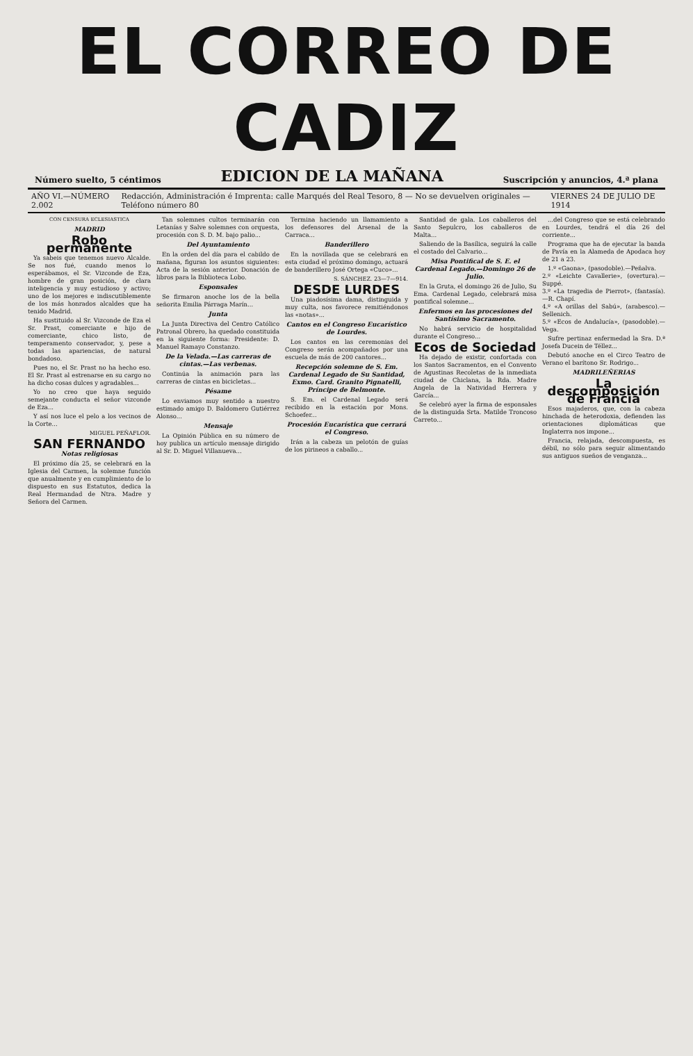EL CORREO DE CADIZ
Número suelto, 5 céntimos EDICION DE LA MAÑANA Suscripción y anuncios, 4.ª plana
AÑO VI.—NÚMERO 2.002 Redacción, Administración é Imprenta: calle Marqués del Real Tesoro, 8 — No se devuelven originales — Teléfono número 80 VIERNES 24 DE JULIO DE 1914
CON CENSURA ECLESIASTICA
MADRID
Robo permanente
Ya sabeis que tenemos nuevo Alcalde. Se nos fué, cuando menos lo esperábamos, el Sr. Vizconde de Eza, hombre de gran posición, de clara inteligencia y muy estudioso y activo; uno de los mejores e indiscutiblemente de los más honrados alcaldes que ha tenido Madrid.
Ha sustituido al Sr. Vizconde de Eza el Sr. Prast, comerciante e hijo de comerciante, chico listo, de temperamento conservador, y, pese a todas las apariencias, de natural bondadoso.
Pues no, el Sr. Prast no ha hecho eso. El Sr. Prast al estrenarse en su cargo no ha dicho cosas dulces y agradables...
Yo no creo que haya seguido semejante conducta el señor vizconde de Eza...
Y así nos luce el pelo a los vecinos de la Corte...
MIGUEL PEÑAFLOR.
SAN FERNANDO
Notas religiosas
El próximo día 25, se celebrará en la Iglesia del Carmen, la solemne función que anualmente y en cumplimiento de lo dispuesto en sus Estatutos, dedica la Real Hermandad de Ntra. Madre y Señora del Carmen.
Tan solemnes cultos terminarán con Letanías y Salve solemnes con orquesta, procesión con S. D. M. bajo palio...
Del Ayuntamiento
En la orden del día para el cabildo de mañana, figuran los asuntos siguientes: Acta de la sesión anterior. Donación de libros para la Biblioteca Lobo.
Esponsales
Se firmaron anoche los de la bella señorita Emilia Párraga Marín...
Junta
La Junta Directiva del Centro Católico Patronal Obrero, ha quedado constituida en la siguiente forma: Presidente: D. Manuel Ramayo Constanzo.
De la Velada.—Las carreras de cintas.—Las verbenas.
Continúa la animación para las carreras de cintas en bicicletas...
Pésame
Lo enviamos muy sentido a nuestro estimado amigo D. Baldomero Gutiérrez Alonso...
Mensaje
La Opinión Pública en su número de hoy publica un artículo mensaje dirigido al Sr. D. Miguel Villanueva...
Termina haciendo un llamamiento a los defensores del Arsenal de la Carraca...
Banderillero
En la novillada que se celebrará en esta ciudad el próximo domingo, actuará de banderillero José Ortega «Cuco»...
S. SÁNCHEZ. 23—7—914.
DESDE LURDES
Una piadosísima dama, distinguida y muy culta, nos favorece remitiéndonos las «notas»...
Cantos en el Congreso Eucarístico de Lourdes.
Los cantos en las ceremonias del Congreso serán acompañados por una escuela de más de 200 cantores...
Recepción solemne de S. Em. Cardenal Legado de Su Santidad, Exmo. Card. Granito Pignatelli, Príncipe de Belmonte.
S. Em. el Cardenal Legado será recibido en la estación por Mons. Schoefer...
Procesión Eucarística que cerrará el Congreso.
Irán a la cabeza un pelotón de guías de los pirineos a caballo...
Santidad de gala. Los caballeros del Santo Sepulcro, los caballeros de Malta...
Saliendo de la Basílica, seguirá la calle el costado del Calvario...
Misa Pontifical de S. E. el Cardenal Legado.—Domingo 26 de Julio.
En la Gruta, el domingo 26 de Julio, Su Ema. Cardenal Legado, celebrará misa pontifical solemne...
Enfermos en las procesiones del Santísimo Sacramento.
No habrá servicio de hospitalidad durante el Congreso...
Ecos de Sociedad
Ha dejado de existir, confortada con los Santos Sacramentos, en el Convento de Agustinas Recoletas de la inmediata ciudad de Chiclana, la Rda. Madre Angela de la Natividad Herrera y García...
Se celebró ayer la firma de esponsales de la distinguida Srta. Matilde Troncoso Carreto...
...del Congreso que se está celebrando en Lourdes, tendrá el día 26 del corriente...
Programa que ha de ejecutar la banda de Pavía en la Alameda de Apodaca hoy de 21 a 23.
1.º «Gaona», (pasodoble).—Peñalva.
2.º «Leichte Cavallerie», (overtura).—Suppé.
3.º «La tragedia de Pierrot», (fantasía).—R. Chapí.
4.º «A orillas del Sabú», (arabesco).—Sellenich.
5.º «Ecos de Andalucía», (pasodoble).—Vega.
Sufre pertinaz enfermedad la Sra. D.ª Josefa Ducein de Téllez...
Debutó anoche en el Circo Teatro de Verano el barítono Sr. Rodrigo...
MADRILEÑERIAS
La descomposición de Francia
Esos majaderos, que, con la cabeza hinchada de heterodoxia, defienden las orientaciones diplomáticas que Inglaterra nos impone...
Francia, relajada, descompuesta, es débil, no sólo para seguir alimentando sus antiguos sueños de venganza...